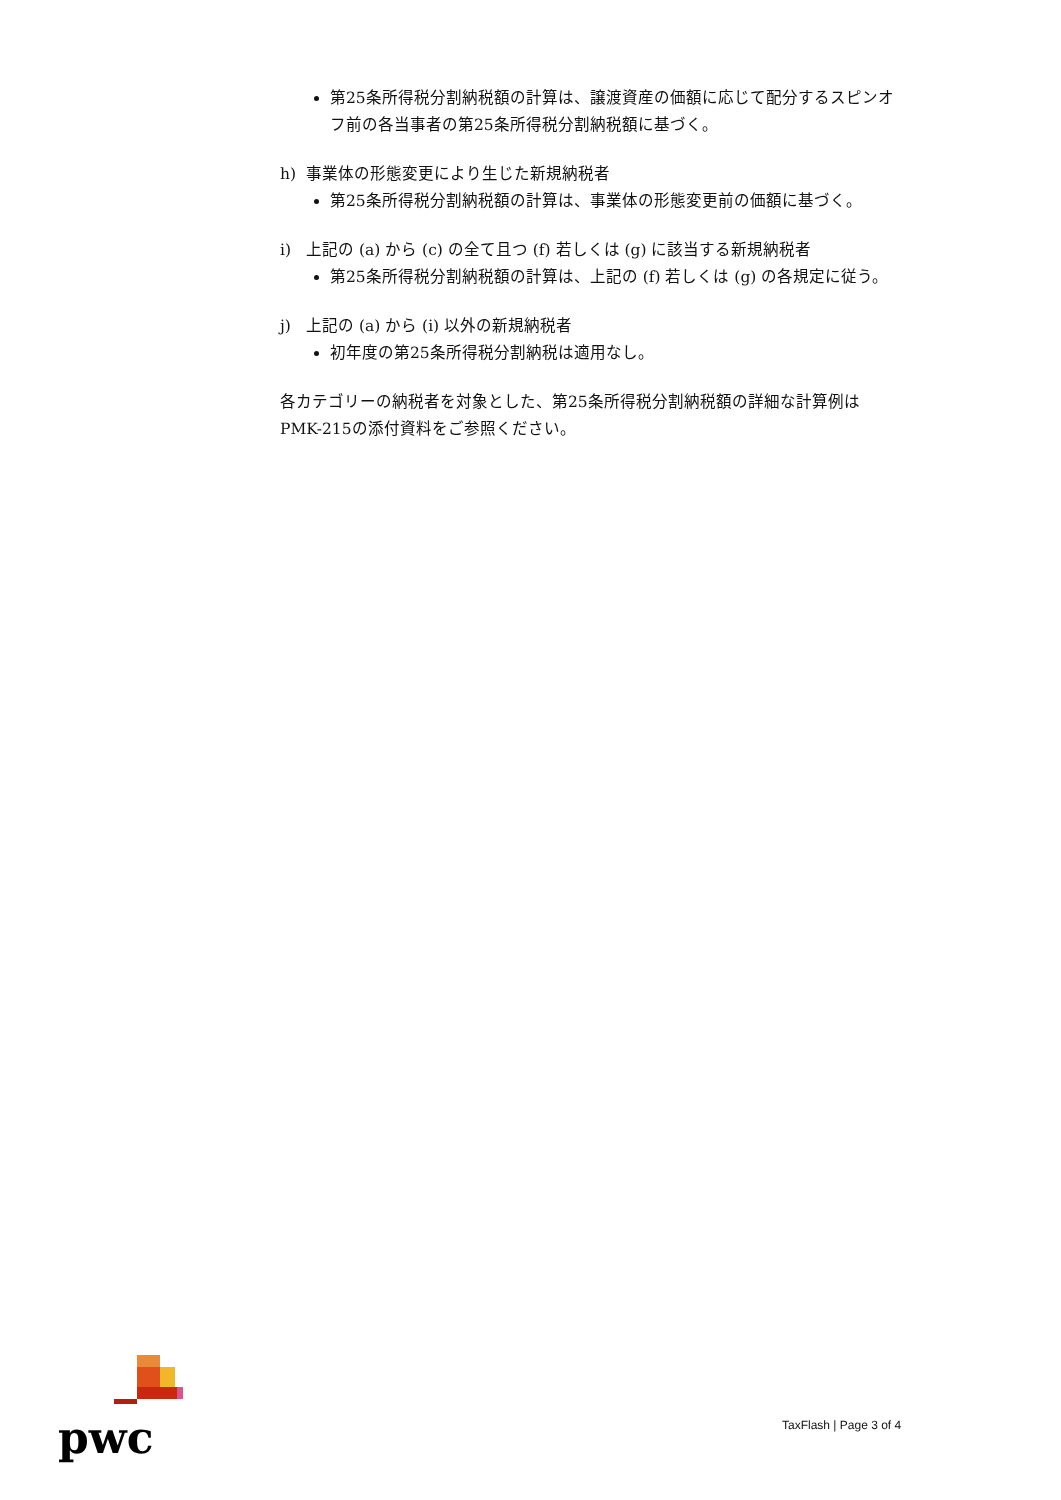第25条所得税分割納税額の計算は、譲渡資産の価額に応じて配分するスピンオフ前の各当事者の第25条所得税分割納税額に基づく。
h) 事業体の形態変更により生じた新規納税者
第25条所得税分割納税額の計算は、事業体の形態変更前の価額に基づく。
i) 上記の (a) から (c) の全て且つ (f) 若しくは (g) に該当する新規納税者
第25条所得税分割納税額の計算は、上記の (f) 若しくは (g) の各規定に従う。
j) 上記の (a) から (i) 以外の新規納税者
初年度の第25条所得税分割納税は適用なし。
各カテゴリーの納税者を対象とした、第25条所得税分割納税額の詳細な計算例はPMK-215の添付資料をご参照ください。
pwc
TaxFlash | Page 3 of 4